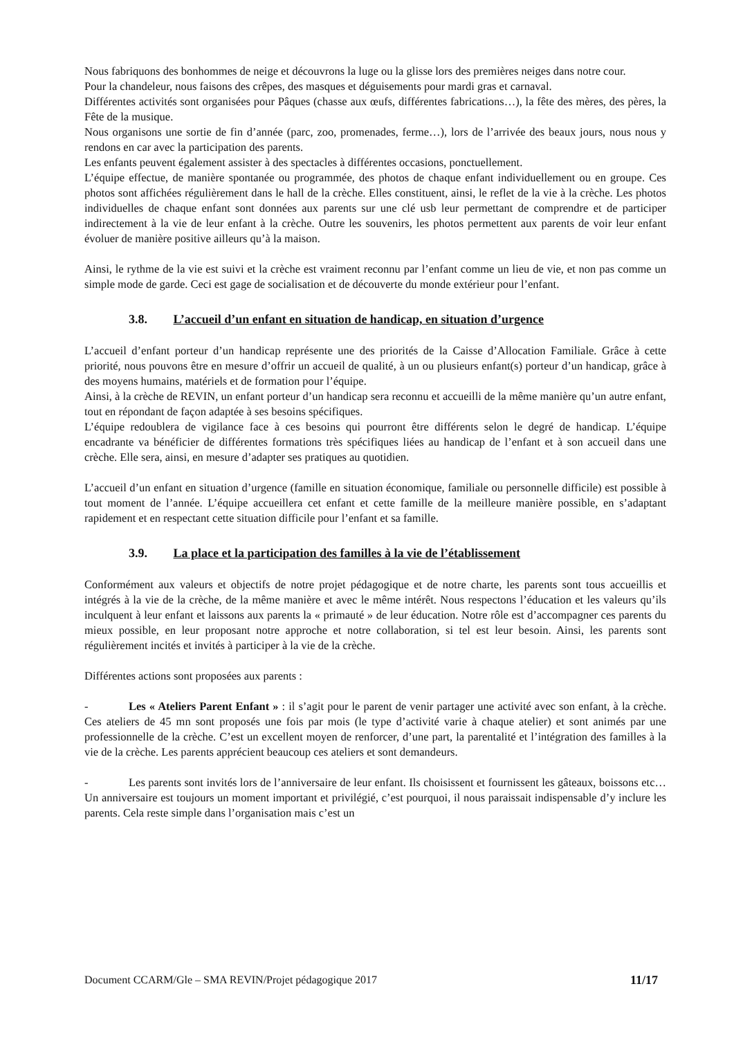Nous fabriquons des bonhommes de neige et découvrons la luge ou la glisse lors des premières neiges dans notre cour.
Pour la chandeleur, nous faisons des crêpes, des masques et déguisements pour mardi gras et carnaval.
Différentes activités sont organisées pour Pâques (chasse aux œufs, différentes fabrications…), la fête des mères, des pères, la Fête de la musique.
Nous organisons une sortie de fin d’année (parc, zoo, promenades, ferme…), lors de l’arrivée des beaux jours, nous nous y rendons en car avec la participation des parents.
Les enfants peuvent également assister à des spectacles à différentes occasions, ponctuellement.
L’équipe effectue, de manière spontanée ou programmée, des photos de chaque enfant individuellement ou en groupe. Ces photos sont affichées régulièrement dans le hall de la crèche. Elles constituent, ainsi, le reflet de la vie à la crèche. Les photos individuelles de chaque enfant sont données aux parents sur une clé usb leur permettant de comprendre et de participer indirectement à la vie de leur enfant à la crèche. Outre les souvenirs, les photos permettent aux parents de voir leur enfant évoluer de manière positive ailleurs qu’à la maison.
Ainsi, le rythme de la vie est suivi et la crèche est vraiment reconnu par l’enfant comme un lieu de vie, et non pas comme un simple mode de garde. Ceci est gage de socialisation et de découverte du monde extérieur pour l’enfant.
3.8. L’accueil d’un enfant en situation de handicap, en situation d’urgence
L’accueil d’enfant porteur d’un handicap représente une des priorités de la Caisse d’Allocation Familiale. Grâce à cette priorité, nous pouvons être en mesure d’offrir un accueil de qualité, à un ou plusieurs enfant(s) porteur d’un handicap, grâce à des moyens humains, matériels et de formation pour l’équipe.
Ainsi, à la crèche de REVIN, un enfant porteur d’un handicap sera reconnu et accueilli de la même manière qu’un autre enfant, tout en répondant de façon adaptée à ses besoins spécifiques.
L’équipe redoublera de vigilance face à ces besoins qui pourront être différents selon le degré de handicap. L’équipe encadrante va bénéficier de différentes formations très spécifiques liées au handicap de l’enfant et à son accueil dans une crèche. Elle sera, ainsi, en mesure d’adapter ses pratiques au quotidien.
L’accueil d’un enfant en situation d’urgence (famille en situation économique, familiale ou personnelle difficile) est possible à tout moment de l’année. L’équipe accueillera cet enfant et cette famille de la meilleure manière possible, en s’adaptant rapidement et en respectant cette situation difficile pour l’enfant et sa famille.
3.9. La place et la participation des familles à la vie de l’établissement
Conformément aux valeurs et objectifs de notre projet pédagogique et de notre charte, les parents sont tous accueillis et intégrés à la vie de la crèche, de la même manière et avec le même intérêt. Nous respectons l’éducation et les valeurs qu’ils inculquent à leur enfant et laissons aux parents la « primauté » de leur éducation. Notre rôle est d’accompagner ces parents du mieux possible, en leur proposant notre approche et notre collaboration, si tel est leur besoin. Ainsi, les parents sont régulièrement incités et invités à participer à la vie de la crèche.
Différentes actions sont proposées aux parents :
- Les « Ateliers Parent Enfant » : il s’agit pour le parent de venir partager une activité avec son enfant, à la crèche. Ces ateliers de 45 mn sont proposés une fois par mois (le type d’activité varie à chaque atelier) et sont animés par une professionnelle de la crèche. C’est un excellent moyen de renforcer, d’une part, la parentalité et l’intégration des familles à la vie de la crèche. Les parents apprécient beaucoup ces ateliers et sont demandeurs.
- Les parents sont invités lors de l’anniversaire de leur enfant. Ils choisissent et fournissent les gâteaux, boissons etc… Un anniversaire est toujours un moment important et privilégié, c’est pourquoi, il nous paraissait indispensable d’y inclure les parents. Cela reste simple dans l’organisation mais c’est un
Document CCARM/Gle – SMA REVIN/Projet pédagogique 2017 11/17